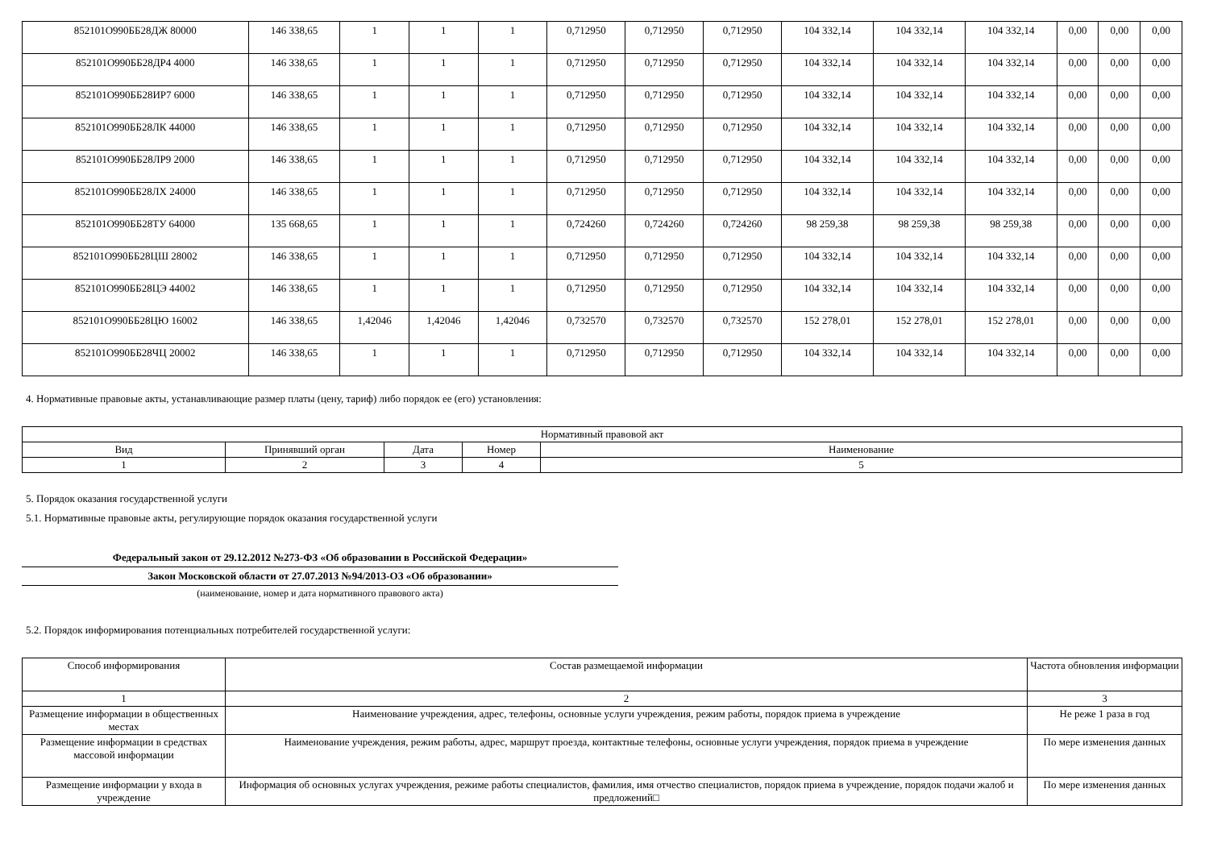| 852101О990ББ28ДЖ 80000 | 146 338,65 | 1 | 1 | 1 | 0,712950 | 0,712950 | 0,712950 | 104 332,14 | 104 332,14 | 104 332,14 | 0,00 | 0,00 | 0,00 |
| 852101О990ББ28ДР4 4000 | 146 338,65 | 1 | 1 | 1 | 0,712950 | 0,712950 | 0,712950 | 104 332,14 | 104 332,14 | 104 332,14 | 0,00 | 0,00 | 0,00 |
| 852101О990ББ28ИР7 6000 | 146 338,65 | 1 | 1 | 1 | 0,712950 | 0,712950 | 0,712950 | 104 332,14 | 104 332,14 | 104 332,14 | 0,00 | 0,00 | 0,00 |
| 852101О990ББ28ЛК 44000 | 146 338,65 | 1 | 1 | 1 | 0,712950 | 0,712950 | 0,712950 | 104 332,14 | 104 332,14 | 104 332,14 | 0,00 | 0,00 | 0,00 |
| 852101О990ББ28ЛР9 2000 | 146 338,65 | 1 | 1 | 1 | 0,712950 | 0,712950 | 0,712950 | 104 332,14 | 104 332,14 | 104 332,14 | 0,00 | 0,00 | 0,00 |
| 852101О990ББ28ЛХ 24000 | 146 338,65 | 1 | 1 | 1 | 0,712950 | 0,712950 | 0,712950 | 104 332,14 | 104 332,14 | 104 332,14 | 0,00 | 0,00 | 0,00 |
| 852101О990ББ28ТУ 64000 | 135 668,65 | 1 | 1 | 1 | 0,724260 | 0,724260 | 0,724260 | 98 259,38 | 98 259,38 | 98 259,38 | 0,00 | 0,00 | 0,00 |
| 852101О990ББ28ЦШ 28002 | 146 338,65 | 1 | 1 | 1 | 0,712950 | 0,712950 | 0,712950 | 104 332,14 | 104 332,14 | 104 332,14 | 0,00 | 0,00 | 0,00 |
| 852101О990ББ28ЦЭ 44002 | 146 338,65 | 1 | 1 | 1 | 0,712950 | 0,712950 | 0,712950 | 104 332,14 | 104 332,14 | 104 332,14 | 0,00 | 0,00 | 0,00 |
| 852101О990ББ28ЦЮ 16002 | 146 338,65 | 1,42046 | 1,42046 | 1,42046 | 0,732570 | 0,732570 | 0,732570 | 152 278,01 | 152 278,01 | 152 278,01 | 0,00 | 0,00 | 0,00 |
| 852101О990ББ28ЧЦ 20002 | 146 338,65 | 1 | 1 | 1 | 0,712950 | 0,712950 | 0,712950 | 104 332,14 | 104 332,14 | 104 332,14 | 0,00 | 0,00 | 0,00 |
4. Нормативные правовые акты, устанавливающие размер платы (цену, тариф) либо порядок ее (его) установления:
| Нормативный правовой акт | | | | |
| Вид | Принявший орган | Дата | Номер | Наименование |
| 1 | 2 | 3 | 4 | 5 |
5. Порядок оказания государственной услуги
5.1. Нормативные правовые акты, регулирующие порядок оказания государственной услуги
Федеральный закон от 29.12.2012 №273-ФЗ «Об образовании в Российской Федерации»
Закон Московской области от 27.07.2013 №94/2013-ОЗ «Об образовании»
(наименование, номер и дата нормативного правового акта)
5.2. Порядок информирования потенциальных потребителей государственной услуги:
| Способ информирования | Состав размещаемой информации | Частота обновления информации |
| 1 | 2 | 3 |
| Размещение информации в общественных местах | Наименование учреждения, адрес, телефоны, основные услуги учреждения, режим работы, порядок приема в учреждение | Не реже 1 раза в год |
| Размещение информации в средствах массовой информации | Наименование учреждения, режим работы, адрес, маршрут проезда, контактные телефоны, основные услуги учреждения, порядок приема в учреждение | По мере изменения данных |
| Размещение информации у входа в учреждение | Информация об основных услугах учреждения, режиме работы специалистов, фамилия, имя отчество специалистов, порядок приема в учреждение, порядок подачи жалоб и предложений□ | По мере изменения данных |